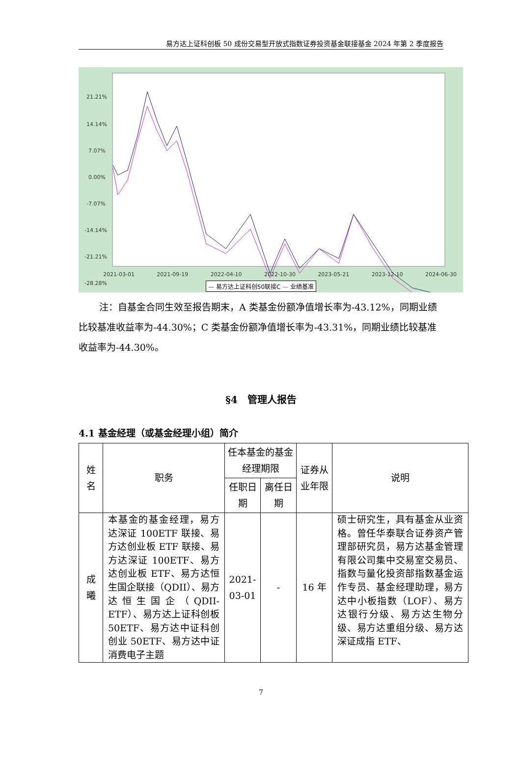易方达上证科创板 50 成份交易型开放式指数证券投资基金联接基金 2024 年第 2 季度报告
21.21%
14.14%
7.07%
0.00%
-7.07%
-14.14%
-21.21%
-28.28%
2021-03-01 2021-09-19 2022-04-10 2022-10-30 2023-05-21 2023-12-10 2024-06-30
— 易方达上证科创50联接C — 业绩基准
注：自基金合同生效至报告期末，A 类基金份额净值增长率为-43.12%，同期业绩比较基准收益率为-44.30%；C 类基金份额净值增长率为-43.31%，同期业绩比较基准收益率为-44.30%。
§4　管理人报告
4.1 基金经理（或基金经理小组）简介
| 姓名 | 职务 | 任本基金的基金经理期限 | | 证券从业年限 | 说明 |
| | | 任职日期 | 离任日期 | | |
| 成曦 | 本基金的基金经理，易方达深证 100ETF 联接、易方达创业板 ETF 联接、易方达深证 100ETF、易方达创业板 ETF、易方达恒生国企联接（QDII）、易方达恒生国企（QDII-ETF）、易方达上证科创板 50ETF、易方达中证科创创业 50ETF、易方达中证消费电子主题 | 2021-03-01 | - | 16 年 | 硕士研究生，具有基金从业资格。曾任华泰联合证券资产管理部研究员，易方达基金管理有限公司集中交易室交易员、指数与量化投资部指数基金运作专员、基金经理助理，易方达中小板指数（LOF）、易方达银行分级、易方达生物分级、易方达重组分级、易方达深证成指 ETF、 |
7